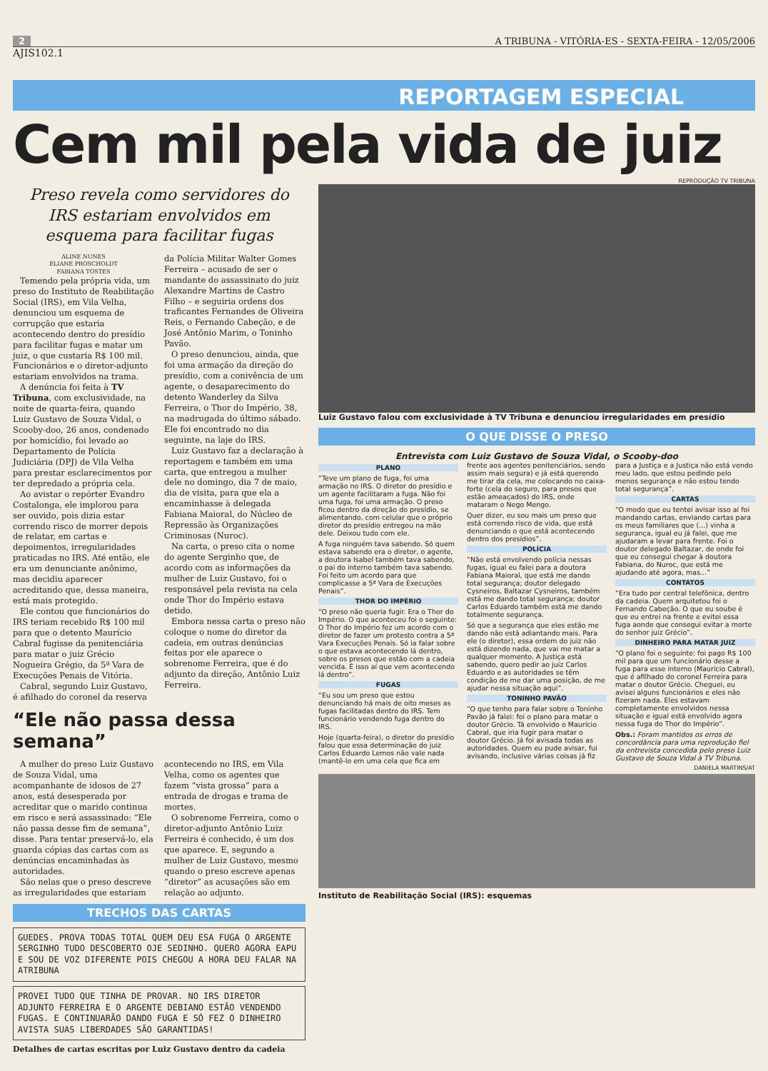2 A TRIBUNA - VITÓRIA-ES - SEXTA-FEIRA - 12/05/2006
AJIS102.1
REPORTAGEM ESPECIAL
Cem mil pela vida de juiz
Preso revela como servidores do IRS estariam envolvidos em esquema para facilitar fugas
ALINE NUNES
ELIANE PROSCHOLDT
FABIANA TOSTES
Temendo pela própria vida, um preso do Instituto de Reabilitação Social (IRS), em Vila Velha, denunciou um esquema de corrupção que estaria acontecendo dentro do presídio para facilitar fugas e matar um juiz, o que custaria R$ 100 mil. Funcionários e o diretor-adjunto estariam envolvidos na trama.
A denúncia foi feita à TV Tribuna, com exclusividade, na noite de quarta-feira, quando Luiz Gustavo de Souza Vidal, o Scooby-doo, 26 anos, condenado por homicídio, foi levado ao Departamento de Polícia Judiciária (DPJ) de Vila Velha para prestar esclarecimentos por ter depredado a própria cela.
Ao avistar o repórter Evandro Costalonga, ele implorou para ser ouvido, pois dizia estar correndo risco de morrer depois de relatar, em cartas e depoimentos, irregularidades praticadas no IRS. Até então, ele era um denunciante anônimo, mas decidiu aparecer acreditando que, dessa maneira, está mais protegido.
Ele contou que funcionários do IRS teriam recebido R$ 100 mil para que o detento Maurício Cabral fugisse da penitenciária para matar o juiz Grécio Nogueira Grégio, da 5ª Vara de Execuções Penais de Vitória.
Cabral, segundo Luiz Gustavo, é afilhado do coronel da reserva da Polícia Militar Walter Gomes Ferreira – acusado de ser o mandante do assassinato do juiz Alexandre Martins de Castro Filho – e seguiria ordens dos traficantes Fernandes de Oliveira Reis, o Fernando Cabeção, e de José Antônio Marim, o Toninho Pavão.
O preso denunciou, ainda, que foi uma armação da direção do presídio, com a conivência de um agente, o desaparecimento do detento Wanderley da Silva Ferreira, o Thor do Império, 38, na madrugada do último sábado. Ele foi encontrado no dia seguinte, na laje do IRS.
Luiz Gustavo faz a declaração à reportagem e também em uma carta, que entregou a mulher dele no domingo, dia 7 de maio, dia de visita, para que ela a encaminhasse à delegada Fabiana Maioral, do Núcleo de Repressão às Organizações Criminosas (Nuroc).
Na carta, o preso cita o nome do agente Serginho que, de acordo com as informações da mulher de Luiz Gustavo, foi o responsável pela revista na cela onde Thor do Império estava detido.
Embora nessa carta o preso não coloque o nome do diretor da cadeia, em outras denúncias feitas por ele aparece o sobrenome Ferreira, que é do adjunto da direção, Antônio Luiz Ferreira.
“Ele não passa dessa semana”
A mulher do preso Luiz Gustavo de Souza Vidal, uma acompanhante de idosos de 27 anos, está desesperada por acreditar que o marido continua em risco e será assassinado: “Ele não passa desse fim de semana”, disse. Para tentar preservá-lo, ela guarda cópias das cartas com as denúncias encaminhadas às autoridades.
São nelas que o preso descreve as irregularidades que estariam acontecendo no IRS, em Vila Velha, como os agentes que fazem “vista grossa” para a entrada de drogas e trama de mortes.
O sobrenome Ferreira, como o diretor-adjunto Antônio Luiz Ferreira é conhecido, é um dos que aparece. E, segundo a mulher de Luiz Gustavo, mesmo quando o preso escreve apenas “diretor” as acusações são em relação ao adjunto.
TRECHOS DAS CARTAS
GUEDES. PROVA TODAS TOTAL QUEM DEU ESA FUGA O ARGENTE SERGINHO TUDO DESCOBERTO OJE SEDINHO. QUERO AGORA EAPU E SOU DE VOZ DIFERENTE POIS CHEGOU A HORA DEU FALAR NA ATRIBUNA
PROVEI TUDO QUE TINHA DE PROVAR. NO IRS DIRETOR ADJUNTO FERREIRA E O ARGENTE DEBIANO ESTÃO VENDENDO FUGAS. E CONTINUARÃO DANDO FUGA E SÓ FEZ O DINHEIRO AVISTA SUAS LIBERDADES SÃO GARANTIDAS!
Detalhes de cartas escritas por Luiz Gustavo dentro da cadeia
REPRODUÇÃO TV TRIBUNA
Luiz Gustavo falou com exclusividade à TV Tribuna e denunciou irregularidades em presídio
O QUE DISSE O PRESO
Entrevista com Luiz Gustavo de Souza Vidal, o Scooby-doo
PLANO
“Teve um plano de fuga, foi uma armação no IRS. O diretor do presídio e um agente facilitaram a fuga. Não foi uma fuga, foi uma armação. O preso ficou dentro da direção do presídio, se alimentando, com celular que o próprio diretor do presídio entregou na mão dele. Deixou tudo com ele.
A fuga ninguém tava sabendo. Só quem estava sabendo era o diretor, o agente, a doutora Isabel também tava sabendo, o pai do interno também tava sabendo. Foi feito um acordo para que complicasse a 5ª Vara de Execuções Penais”.
THOR DO IMPÉRIO
“O preso não queria fugir. Era o Thor do Império. O que aconteceu foi o seguinte: O Thor do Império fez um acordo com o diretor de fazer um protesto contra a 5ª Vara Execuções Penais. Só ia falar sobre o que estava acontecendo lá dentro, sobre os presos que estão com a cadeia vencida. É isso aí que vem acontecendo lá dentro”.
FUGAS
“Eu sou um preso que estou denunciando há mais de oito meses as fugas facilitadas dentro do IRS. Tem funcionário vendendo fuga dentro do IRS.
Hoje (quarta-feira), o diretor do presídio falou que essa determinação do juiz Carlos Eduardo Lemos não vale nada (mantê-lo em uma cela que fica em frente aos agentes penitenciários, sendo assim mais segura) e já está querendo me tirar da cela, me colocando no caixa-forte (cela do seguro, para presos que estão ameaçados) do IRS, onde mataram o Nego Mengo.
Quer dizer, eu sou mais um preso que está correndo risco de vida, que está denunciando o que está acontecendo dentro dos presídios”.
POLÍCIA
“Não está envolvendo polícia nessas fugas, igual eu falei para a doutora Fabiana Maioral, que está me dando total segurança; doutor delegado Cysneiros, Baltazar Cysneiros, também está me dando total segurança; doutor Carlos Eduardo também está me dando totalmente segurança.
Só que a segurança que eles estão me dando não está adiantando mais. Para ele (o diretor), essa ordem do juiz não está dizendo nada, que vai me matar a qualquer momento. A Justiça está sabendo, quero pedir ao juiz Carlos Eduardo e as autoridades se têm condição de me dar uma posição, de me ajudar nessa situação aqui”.
TONINHO PAVÃO
“O que tenho para falar sobre o Toninho Pavão já falei: foi o plano para matar o doutor Grécio. Tá envolvido o Maurício Cabral, que iria fugir para matar o doutor Grécio. Já foi avisada todas as autoridades. Quem eu pude avisar, fui avisando, inclusive várias coisas já fiz para a Justiça e a Justiça não está vendo meu lado, que estou pedindo pelo menos segurança e não estou tendo total segurança”.
CARTAS
“O modo que eu tentei avisar isso aí foi mandando cartas, enviando cartas para os meus familiares que (...) vinha a segurança, igual eu já falei, que me ajudaram a levar para frente. Foi o doutor delegado Baltazar, de onde foi que eu consegui chegar à doutora Fabiana, do Nuroc, que está me ajudando até agora, mas...”
CONTATOS
“Era tudo por central telefônica, dentro da cadeia. Quem arquitetou foi o Fernando Cabeção. O que eu soube é que eu entrei na frente e evitei essa fuga aonde que consegui evitar a morte do senhor juiz Grécio”.
DINHEIRO PARA MATAR JUIZ
“O plano foi o seguinte: foi pago R$ 100 mil para que um funcionário desse a fuga para esse interno (Maurício Cabral), que é afilhado do coronel Ferreira para matar o doutor Grécio. Cheguei, eu avisei alguns funcionários e eles não fizeram nada. Eles estavam completamente envolvidos nessa situação e igual está envolvido agora nessa fuga do Thor do Império”.
Obs.: Foram mantidos os erros de concordância para uma reprodução fiel da entrevista concedida pelo preso Luiz Gustavo de Souza Vidal à TV Tribuna.
DANIELA MARTINS/AT
Instituto de Reabilitação Social (IRS): esquemas